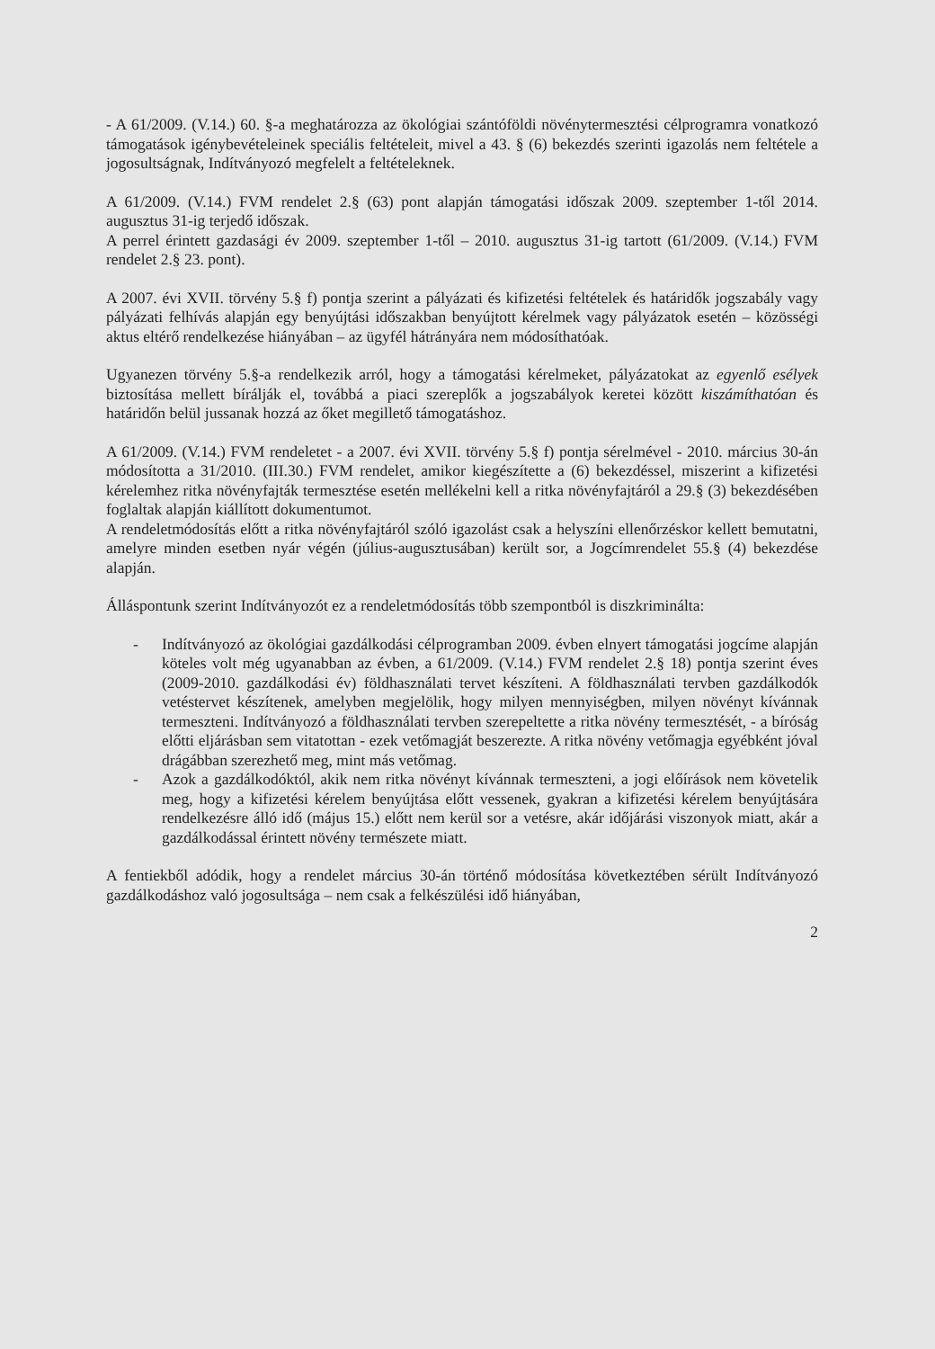- A 61/2009. (V.14.) 60. §-a meghatározza az ökológiai szántóföldi növénytermesztési célprogramra vonatkozó támogatások igénybevételeinek speciális feltételeit, mivel a 43. § (6) bekezdés szerinti igazolás nem feltétele a jogosultságnak, Indítványozó megfelelt a feltételeknek.
A 61/2009. (V.14.) FVM rendelet 2.§ (63) pont alapján támogatási időszak 2009. szeptember 1-től 2014. augusztus 31-ig terjedő időszak.
A perrel érintett gazdasági év 2009. szeptember 1-től – 2010. augusztus 31-ig tartott (61/2009. (V.14.) FVM rendelet 2.§ 23. pont).
A 2007. évi XVII. törvény 5.§ f) pontja szerint a pályázati és kifizetési feltételek és határidők jogszabály vagy pályázati felhívás alapján egy benyújtási időszakban benyújtott kérelmek vagy pályázatok esetén – közösségi aktus eltérő rendelkezése hiányában – az ügyfél hátrányára nem módosíthatóak.
Ugyanezen törvény 5.§-a rendelkezik arról, hogy a támogatási kérelmeket, pályázatokat az egyenlő esélyek biztosítása mellett bírálják el, továbbá a piaci szereplők a jogszabályok keretei között kiszámíthatóan és határidőn belül jussanak hozzá az őket megillető támogatáshoz.
A 61/2009. (V.14.) FVM rendeletet - a 2007. évi XVII. törvény 5.§ f) pontja sérelmével - 2010. március 30-án módosította a 31/2010. (III.30.) FVM rendelet, amikor kiegészítette a (6) bekezdéssel, miszerint a kifizetési kérelemhez ritka növényfajták termesztése esetén mellékelni kell a ritka növényfajtáról a 29.§ (3) bekezdésében foglaltak alapján kiállított dokumentumot.
A rendeletmódosítás előtt a ritka növényfajtáról szóló igazolást csak a helyszíni ellenőrzéskor kellett bemutatni, amelyre minden esetben nyár végén (július-augusztusában) került sor, a Jogcímrendelet 55.§ (4) bekezdése alapján.
Álláspontunk szerint Indítványozót ez a rendeletmódosítás több szempontból is diszkriminálta:
- Indítványozó az ökológiai gazdálkodási célprogramban 2009. évben elnyert támogatási jogcíme alapján köteles volt még ugyanabban az évben, a 61/2009. (V.14.) FVM rendelet 2.§ 18) pontja szerint éves (2009-2010. gazdálkodási év) földhasználati tervet készíteni. A földhasználati tervben gazdálkodók vetéstervet készítenek, amelyben megjelölik, hogy milyen mennyiségben, milyen növényt kívánnak termeszteni. Indítványozó a földhasználati tervben szerepeltette a ritka növény termesztését, - a bíróság előtti eljárásban sem vitatottan - ezek vetőmagját beszerezte. A ritka növény vetőmagja egyébként jóval drágábban szerezhető meg, mint más vetőmag.
- Azok a gazdálkodóktól, akik nem ritka növényt kívánnak termeszteni, a jogi előírások nem követelik meg, hogy a kifizetési kérelem benyújtása előtt vessenek, gyakran a kifizetési kérelem benyújtására rendelkezésre álló idő (május 15.) előtt nem kerül sor a vetésre, akár időjárási viszonyok miatt, akár a gazdálkodással érintett növény természete miatt.
A fentiekből adódik, hogy a rendelet március 30-án történő módosítása következtében sérült Indítványozó gazdálkodáshoz való jogosultsága – nem csak a felkészülési idő hiányában,
2